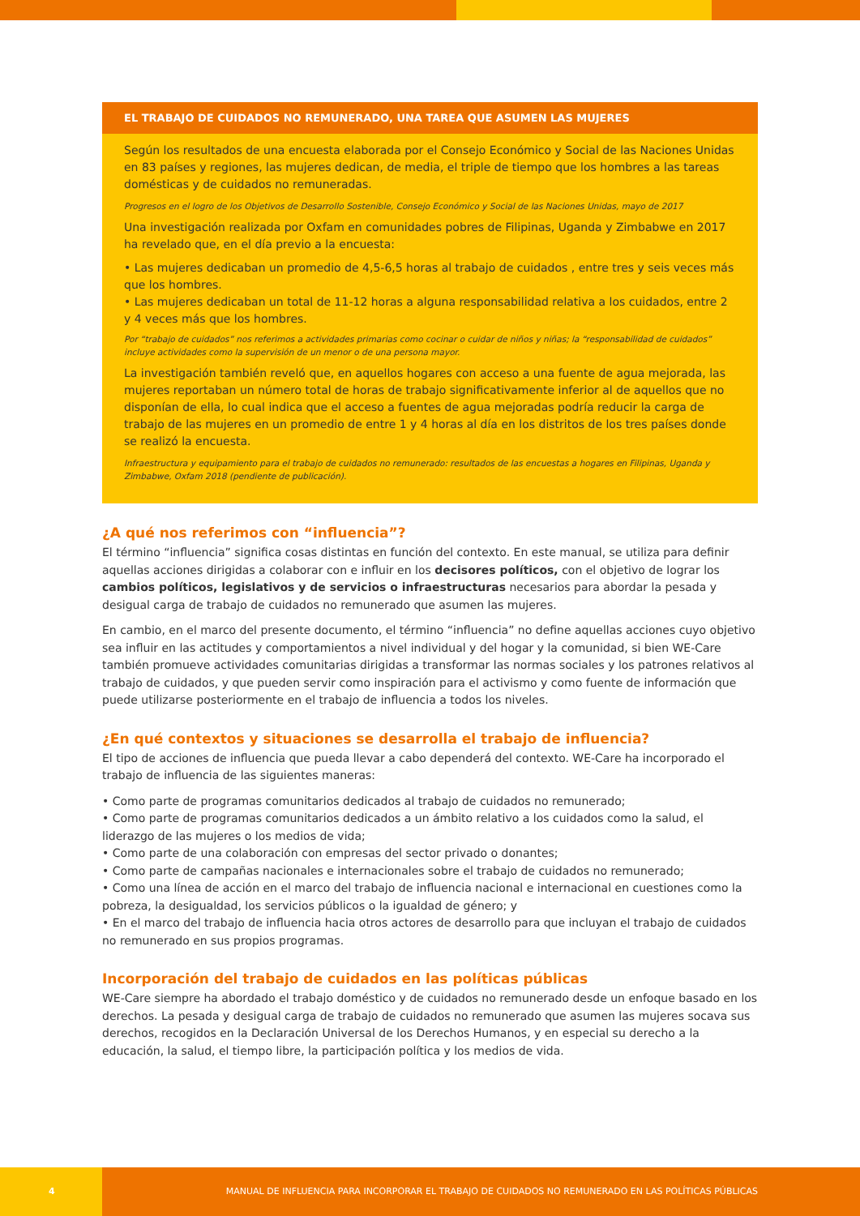EL TRABAJO DE CUIDADOS NO REMUNERADO, UNA TAREA QUE ASUMEN LAS MUJERES
Según los resultados de una encuesta elaborada por el Consejo Económico y Social de las Naciones Unidas en 83 países y regiones, las mujeres dedican, de media, el triple de tiempo que los hombres a las tareas domésticas y de cuidados no remuneradas.
Progresos en el logro de los Objetivos de Desarrollo Sostenible, Consejo Económico y Social de las Naciones Unidas, mayo de 2017
Una investigación realizada por Oxfam en comunidades pobres de Filipinas, Uganda y Zimbabwe en 2017 ha revelado que, en el día previo a la encuesta:
• Las mujeres dedicaban un promedio de 4,5-6,5 horas al trabajo de cuidados , entre tres y seis veces más que los hombres.
• Las mujeres dedicaban un total de 11-12 horas a alguna responsabilidad relativa a los cuidados, entre 2 y 4 veces más que los hombres.
Por “trabajo de cuidados” nos referimos a actividades primarias como cocinar o cuidar de niños y niñas; la “responsabilidad de cuidados” incluye actividades como la supervisión de un menor o de una persona mayor.
La investigación también reveló que, en aquellos hogares con acceso a una fuente de agua mejorada, las mujeres reportaban un número total de horas de trabajo significativamente inferior al de aquellos que no disponían de ella, lo cual indica que el acceso a fuentes de agua mejoradas podría reducir la carga de trabajo de las mujeres en un promedio de entre 1 y 4 horas al día en los distritos de los tres países donde se realizó la encuesta.
Infraestructura y equipamiento para el trabajo de cuidados no remunerado: resultados de las encuestas a hogares en Filipinas, Uganda y Zimbabwe, Oxfam 2018 (pendiente de publicación).
¿A qué nos referimos con “influencia”?
El término “influencia” significa cosas distintas en función del contexto. En este manual, se utiliza para definir aquellas acciones dirigidas a colaborar con e influir en los decisores políticos, con el objetivo de lograr los cambios políticos, legislativos y de servicios o infraestructuras necesarios para abordar la pesada y desigual carga de trabajo de cuidados no remunerado que asumen las mujeres.
En cambio, en el marco del presente documento, el término “influencia” no define aquellas acciones cuyo objetivo sea influir en las actitudes y comportamientos a nivel individual y del hogar y la comunidad, si bien WE-Care también promueve actividades comunitarias dirigidas a transformar las normas sociales y los patrones relativos al trabajo de cuidados, y que pueden servir como inspiración para el activismo y como fuente de información que puede utilizarse posteriormente en el trabajo de influencia a todos los niveles.
¿En qué contextos y situaciones se desarrolla el trabajo de influencia?
El tipo de acciones de influencia que pueda llevar a cabo dependerá del contexto. WE-Care ha incorporado el trabajo de influencia de las siguientes maneras:
• Como parte de programas comunitarios dedicados al trabajo de cuidados no remunerado;
• Como parte de programas comunitarios dedicados a un ámbito relativo a los cuidados como la salud, el liderazgo de las mujeres o los medios de vida;
• Como parte de una colaboración con empresas del sector privado o donantes;
• Como parte de campañas nacionales e internacionales sobre el trabajo de cuidados no remunerado;
• Como una línea de acción en el marco del trabajo de influencia nacional e internacional en cuestiones como la pobreza, la desigualdad, los servicios públicos o la igualdad de género; y
• En el marco del trabajo de influencia hacia otros actores de desarrollo para que incluyan el trabajo de cuidados no remunerado en sus propios programas.
Incorporación del trabajo de cuidados en las políticas públicas
WE-Care siempre ha abordado el trabajo doméstico y de cuidados no remunerado desde un enfoque basado en los derechos. La pesada y desigual carga de trabajo de cuidados no remunerado que asumen las mujeres socava sus derechos, recogidos en la Declaración Universal de los Derechos Humanos, y en especial su derecho a la educación, la salud, el tiempo libre, la participación política y los medios de vida.
4
MANUAL DE INFLUENCIA PARA INCORPORAR EL TRABAJO DE CUIDADOS NO REMUNERADO EN LAS POLÍTICAS PÚBLICAS